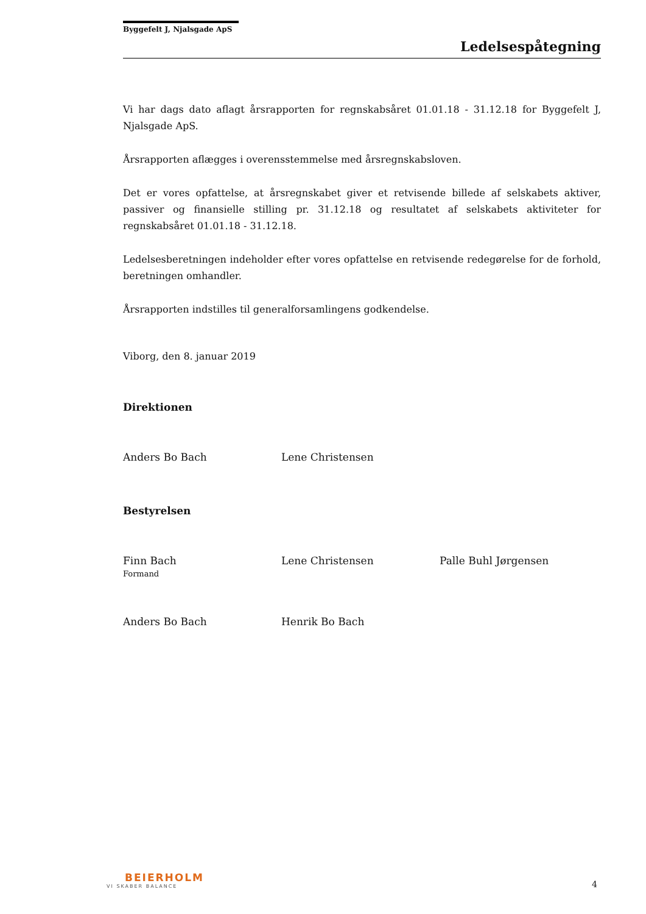Byggefelt J, Njalsgade ApS
Ledelsespåtegning
Vi har dags dato aflagt årsrapporten for regnskabsåret 01.01.18 - 31.12.18 for Byggefelt J, Njalsgade ApS.
Årsrapporten aflægges i overensstemmelse med årsregnskabsloven.
Det er vores opfattelse, at årsregnskabet giver et retvisende billede af selskabets aktiver, passiver og finansielle stilling pr. 31.12.18 og resultatet af selskabets aktiviteter for regnskabsåret 01.01.18 - 31.12.18.
Ledelsesberetningen indeholder efter vores opfattelse en retvisende redegørelse for de forhold, beretningen omhandler.
Årsrapporten indstilles til generalforsamlingens godkendelse.
Viborg, den 8. januar 2019
Direktionen
Anders Bo Bach Lene Christensen
Bestyrelsen
Finn Bach
Formand
Lene Christensen Palle Buhl Jørgensen
Anders Bo Bach Henrik Bo Bach
BEIERHOLM
VI SKABER BALANCE
4